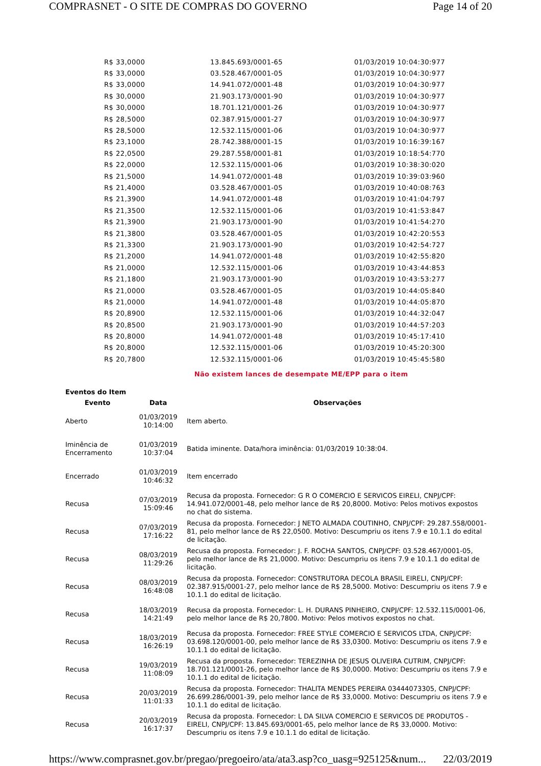COMPRASNET - O SITE DE COMPRAS DO GOVERNO Page 14 of 20
| R$ 33,0000 | 13.845.693/0001-65 | 01/03/2019 10:04:30:977 |
| R$ 33,0000 | 03.528.467/0001-05 | 01/03/2019 10:04:30:977 |
| R$ 33,0000 | 14.941.072/0001-48 | 01/03/2019 10:04:30:977 |
| R$ 30,0000 | 21.903.173/0001-90 | 01/03/2019 10:04:30:977 |
| R$ 30,0000 | 18.701.121/0001-26 | 01/03/2019 10:04:30:977 |
| R$ 28,5000 | 02.387.915/0001-27 | 01/03/2019 10:04:30:977 |
| R$ 28,5000 | 12.532.115/0001-06 | 01/03/2019 10:04:30:977 |
| R$ 23,1000 | 28.742.388/0001-15 | 01/03/2019 10:16:39:167 |
| R$ 22,0500 | 29.287.558/0001-81 | 01/03/2019 10:18:54:770 |
| R$ 22,0000 | 12.532.115/0001-06 | 01/03/2019 10:38:30:020 |
| R$ 21,5000 | 14.941.072/0001-48 | 01/03/2019 10:39:03:960 |
| R$ 21,4000 | 03.528.467/0001-05 | 01/03/2019 10:40:08:763 |
| R$ 21,3900 | 14.941.072/0001-48 | 01/03/2019 10:41:04:797 |
| R$ 21,3500 | 12.532.115/0001-06 | 01/03/2019 10:41:53:847 |
| R$ 21,3900 | 21.903.173/0001-90 | 01/03/2019 10:41:54:270 |
| R$ 21,3800 | 03.528.467/0001-05 | 01/03/2019 10:42:20:553 |
| R$ 21,3300 | 21.903.173/0001-90 | 01/03/2019 10:42:54:727 |
| R$ 21,2000 | 14.941.072/0001-48 | 01/03/2019 10:42:55:820 |
| R$ 21,0000 | 12.532.115/0001-06 | 01/03/2019 10:43:44:853 |
| R$ 21,1800 | 21.903.173/0001-90 | 01/03/2019 10:43:53:277 |
| R$ 21,0000 | 03.528.467/0001-05 | 01/03/2019 10:44:05:840 |
| R$ 21,0000 | 14.941.072/0001-48 | 01/03/2019 10:44:05:870 |
| R$ 20,8900 | 12.532.115/0001-06 | 01/03/2019 10:44:32:047 |
| R$ 20,8500 | 21.903.173/0001-90 | 01/03/2019 10:44:57:203 |
| R$ 20,8000 | 14.941.072/0001-48 | 01/03/2019 10:45:17:410 |
| R$ 20,8000 | 12.532.115/0001-06 | 01/03/2019 10:45:20:300 |
| R$ 20,7800 | 12.532.115/0001-06 | 01/03/2019 10:45:45:580 |
Não existem lances de desempate ME/EPP para o item
Eventos do Item
| Evento | Data | Observações |
| --- | --- | --- |
| Aberto | 01/03/2019 10:14:00 | Item aberto. |
| Iminência de Encerramento | 01/03/2019 10:37:04 | Batida iminente. Data/hora iminência: 01/03/2019 10:38:04. |
| Encerrado | 01/03/2019 10:46:32 | Item encerrado |
| Recusa | 07/03/2019 15:09:46 | Recusa da proposta. Fornecedor: G R O COMERCIO E SERVICOS EIRELI, CNPJ/CPF: 14.941.072/0001-48, pelo melhor lance de R$ 20,8000. Motivo: Pelos motivos expostos no chat do sistema. |
| Recusa | 07/03/2019 17:16:22 | Recusa da proposta. Fornecedor: J NETO ALMADA COUTINHO, CNPJ/CPF: 29.287.558/0001-81, pelo melhor lance de R$ 22,0500. Motivo: Descumpriu os itens 7.9 e 10.1.1 do edital de licitação. |
| Recusa | 08/03/2019 11:29:26 | Recusa da proposta. Fornecedor: J. F. ROCHA SANTOS, CNPJ/CPF: 03.528.467/0001-05, pelo melhor lance de R$ 21,0000. Motivo: Descumpriu os itens 7.9 e 10.1.1 do edital de licitação. |
| Recusa | 08/03/2019 16:48:08 | Recusa da proposta. Fornecedor: CONSTRUTORA DECOLA BRASIL EIRELI, CNPJ/CPF: 02.387.915/0001-27, pelo melhor lance de R$ 28,5000. Motivo: Descumpriu os itens 7.9 e 10.1.1 do edital de licitação. |
| Recusa | 18/03/2019 14:21:49 | Recusa da proposta. Fornecedor: L. H. DURANS PINHEIRO, CNPJ/CPF: 12.532.115/0001-06, pelo melhor lance de R$ 20,7800. Motivo: Pelos motivos expostos no chat. |
| Recusa | 18/03/2019 16:26:19 | Recusa da proposta. Fornecedor: FREE STYLE COMERCIO E SERVICOS LTDA, CNPJ/CPF: 03.698.120/0001-00, pelo melhor lance de R$ 33,0300. Motivo: Descumpriu os itens 7.9 e 10.1.1 do edital de licitação. |
| Recusa | 19/03/2019 11:08:09 | Recusa da proposta. Fornecedor: TEREZINHA DE JESUS OLIVEIRA CUTRIM, CNPJ/CPF: 18.701.121/0001-26, pelo melhor lance de R$ 30,0000. Motivo: Descumpriu os itens 7.9 e 10.1.1 do edital de licitação. |
| Recusa | 20/03/2019 11:01:33 | Recusa da proposta. Fornecedor: THALITA MENDES PEREIRA 03444073305, CNPJ/CPF: 26.699.286/0001-39, pelo melhor lance de R$ 33,0000. Motivo: Descumpriu os itens 7.9 e 10.1.1 do edital de licitação. |
| Recusa | 20/03/2019 16:17:37 | Recusa da proposta. Fornecedor: L DA SILVA COMERCIO E SERVICOS DE PRODUTOS - EIRELI, CNPJ/CPF: 13.845.693/0001-65, pelo melhor lance de R$ 33,0000. Motivo: Descumpriu os itens 7.9 e 10.1.1 do edital de licitação. |
https://www.comprasnet.gov.br/pregao/pregoeiro/ata/ata3.asp?co_uasg=925125&num... 22/03/2019